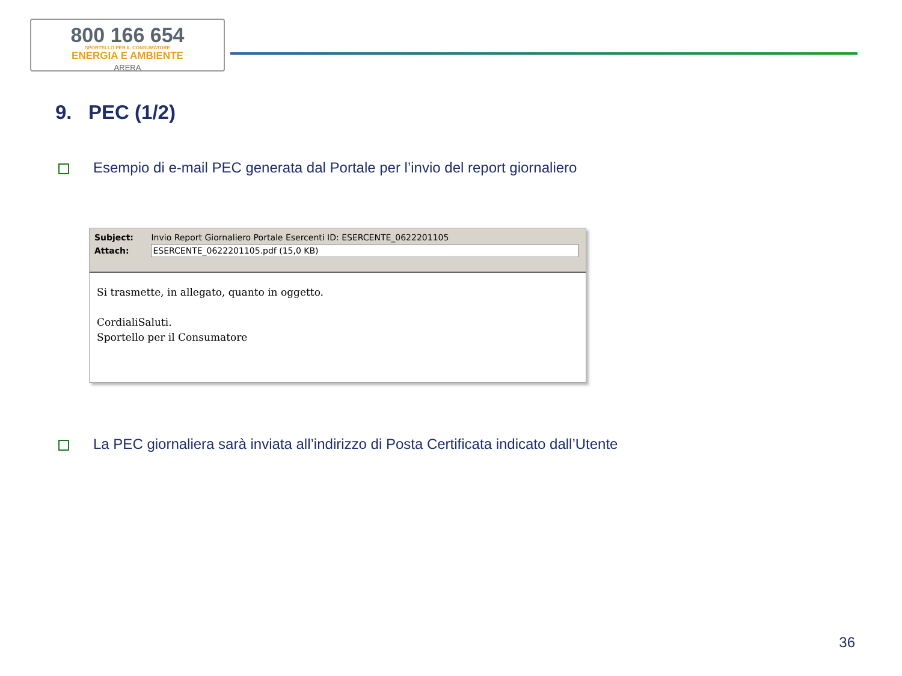800 166 654
SPORTELLO PER IL CONSUMATORE
ENERGIA E AMBIENTE
ARERA
9. PEC (1/2)
Esempio di e-mail PEC generata dal Portale per l’invio del report giornaliero
Subject: Invio Report Giornaliero Portale Esercenti ID: ESERCENTE_0622201105
Attach: ESERCENTE_0622201105.pdf (15,0 KB)
Si trasmette, in allegato, quanto in oggetto.
CordialiSaluti.
Sportello per il Consumatore
La PEC giornaliera sarà inviata all’indirizzo di Posta Certificata indicato dall’Utente
36